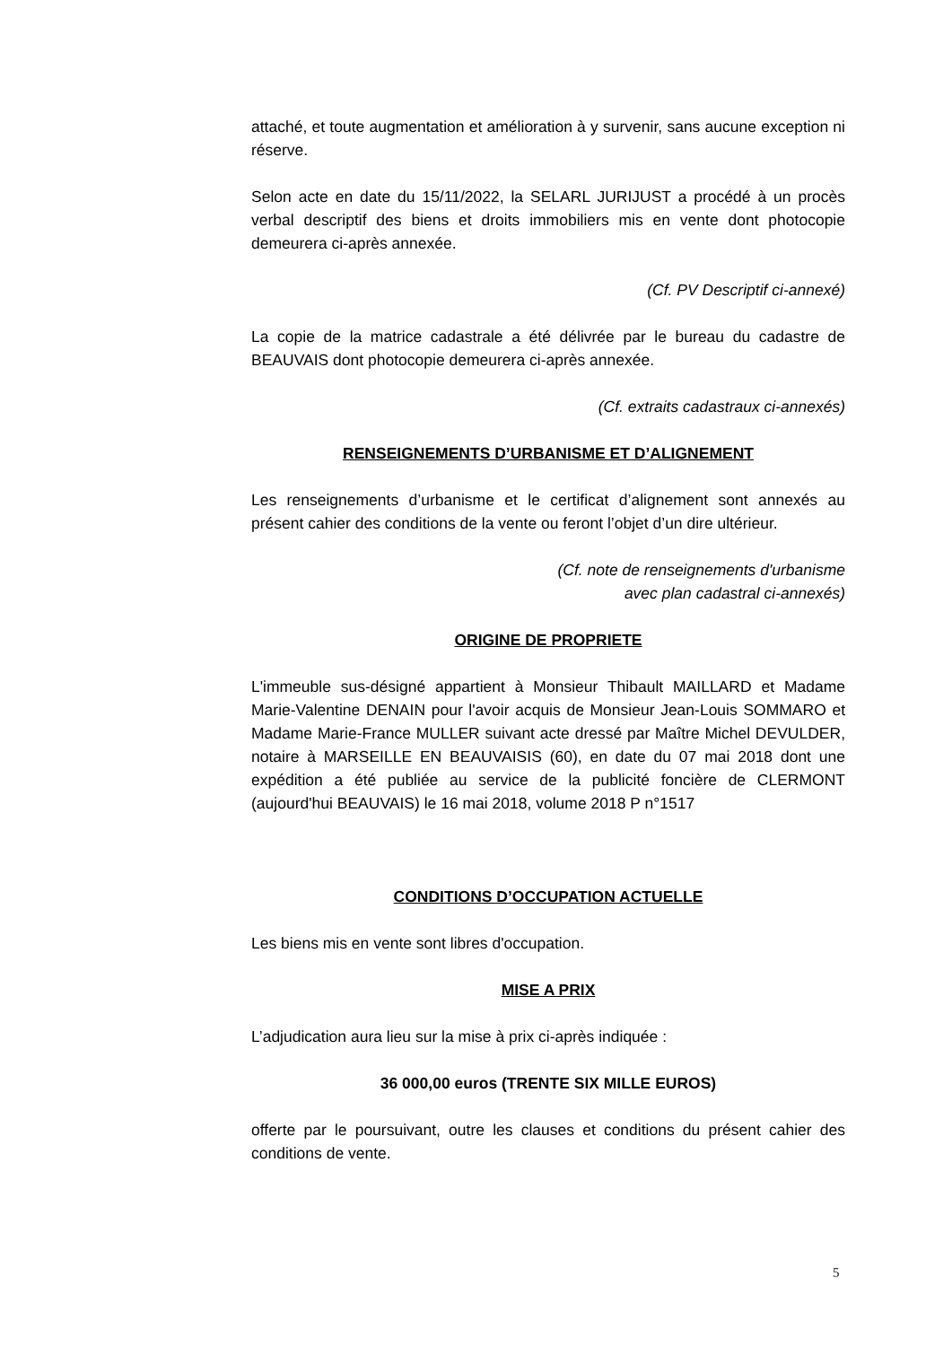attaché, et toute augmentation et amélioration à y survenir, sans aucune exception ni réserve.
Selon acte en date du 15/11/2022, la SELARL JURIJUST a procédé à un procès verbal descriptif des biens et droits immobiliers mis en vente dont photocopie demeurera ci-après annexée.
(Cf. PV Descriptif ci-annexé)
La copie de la matrice cadastrale a été délivrée par le bureau du cadastre de BEAUVAIS dont photocopie demeurera ci-après annexée.
(Cf. extraits cadastraux ci-annexés)
RENSEIGNEMENTS D’URBANISME ET D’ALIGNEMENT
Les renseignements d’urbanisme et le certificat d’alignement sont annexés au présent cahier des conditions de la vente ou feront l’objet d’un dire ultérieur.
(Cf. note de renseignements d'urbanisme
avec plan cadastral ci-annexés)
ORIGINE DE PROPRIETE
L'immeuble sus-désigné appartient à Monsieur Thibault MAILLARD et Madame Marie-Valentine DENAIN pour l'avoir acquis de Monsieur Jean-Louis SOMMARO et Madame Marie-France MULLER suivant acte dressé par Maître Michel DEVULDER, notaire à MARSEILLE EN BEAUVAISIS (60), en date du 07 mai 2018 dont une expédition a été publiée au service de la publicité foncière de CLERMONT (aujourd'hui BEAUVAIS) le 16 mai 2018, volume 2018 P n°1517
CONDITIONS D’OCCUPATION ACTUELLE
Les biens mis en vente sont libres d'occupation.
MISE A PRIX
L’adjudication aura lieu sur la mise à prix ci-après indiquée :
36 000,00 euros (TRENTE SIX MILLE EUROS)
offerte par le poursuivant, outre les clauses et conditions du présent cahier des conditions de vente.
5